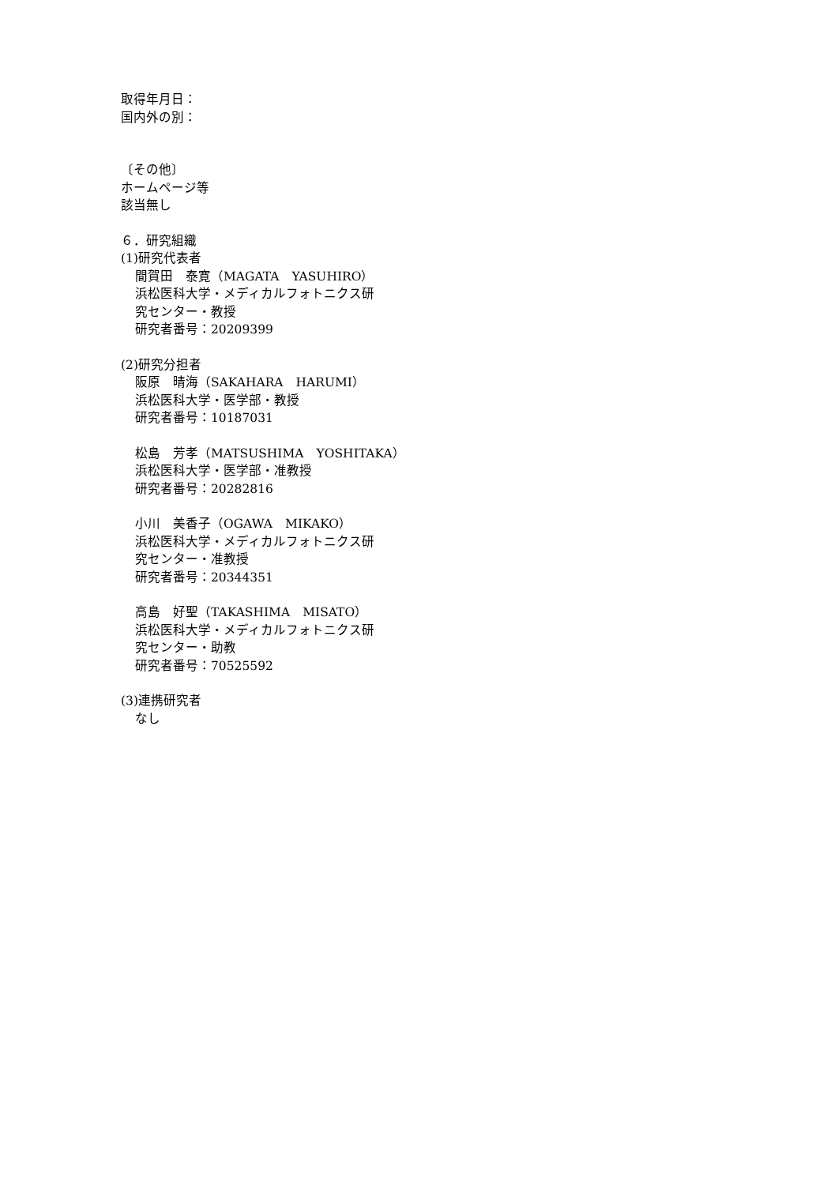取得年月日：
国内外の別：
〔その他〕
ホームページ等
該当無し
６．研究組織
(1)研究代表者
間賀田　泰寛（MAGATA　YASUHIRO）
浜松医科大学・メディカルフォトニクス研
究センター・教授
研究者番号：20209399
(2)研究分担者
阪原　晴海（SAKAHARA　HARUMI）
浜松医科大学・医学部・教授
研究者番号：10187031
松島　芳孝（MATSUSHIMA　YOSHITAKA）
浜松医科大学・医学部・准教授
研究者番号：20282816
小川　美香子（OGAWA　MIKAKO）
浜松医科大学・メディカルフォトニクス研
究センター・准教授
研究者番号：20344351
高島　好聖（TAKASHIMA　MISATO）
浜松医科大学・メディカルフォトニクス研
究センター・助教
研究者番号：70525592
(3)連携研究者
なし